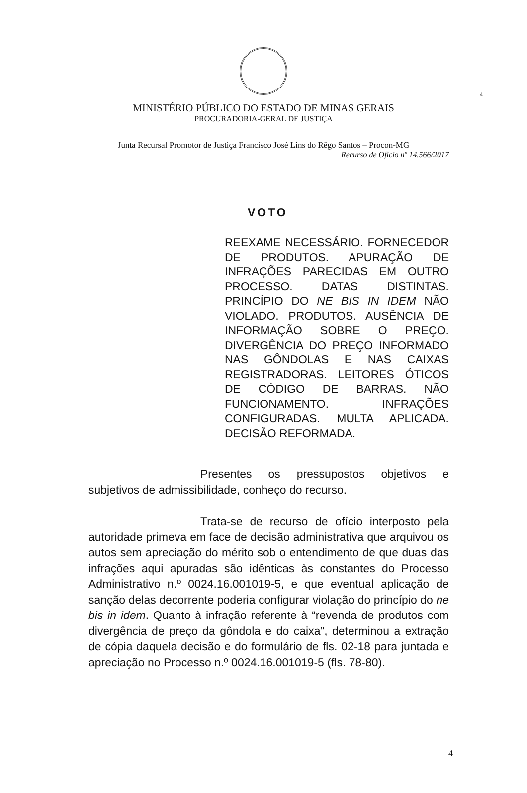4
MINISTÉRIO PÚBLICO DO ESTADO DE MINAS GERAIS
PROCURADORIA-GERAL DE JUSTIÇA
Junta Recursal Promotor de Justiça Francisco José Lins do Rêgo Santos – Procon-MG
Recurso de Ofício nº 14.566/2017
VOTO
REEXAME NECESSÁRIO. FORNECEDOR DE PRODUTOS. APURAÇÃO DE INFRAÇÕES PARECIDAS EM OUTRO PROCESSO. DATAS DISTINTAS. PRINCÍPIO DO NE BIS IN IDEM NÃO VIOLADO. PRODUTOS. AUSÊNCIA DE INFORMAÇÃO SOBRE O PREÇO. DIVERGÊNCIA DO PREÇO INFORMADO NAS GÔNDOLAS E NAS CAIXAS REGISTRADORAS. LEITORES ÓTICOS DE CÓDIGO DE BARRAS. NÃO FUNCIONAMENTO. INFRAÇÕES CONFIGURADAS. MULTA APLICADA. DECISÃO REFORMADA.
Presentes os pressupostos objetivos e subjetivos de admissibilidade, conheço do recurso.
Trata-se de recurso de ofício interposto pela autoridade primeva em face de decisão administrativa que arquivou os autos sem apreciação do mérito sob o entendimento de que duas das infrações aqui apuradas são idênticas às constantes do Processo Administrativo n.º 0024.16.001019-5, e que eventual aplicação de sanção delas decorrente poderia configurar violação do princípio do ne bis in idem. Quanto à infração referente à “revenda de produtos com divergência de preço da gôndola e do caixa”, determinou a extração de cópia daquela decisão e do formulário de fls. 02-18 para juntada e apreciação no Processo n.º 0024.16.001019-5 (fls. 78-80).
4